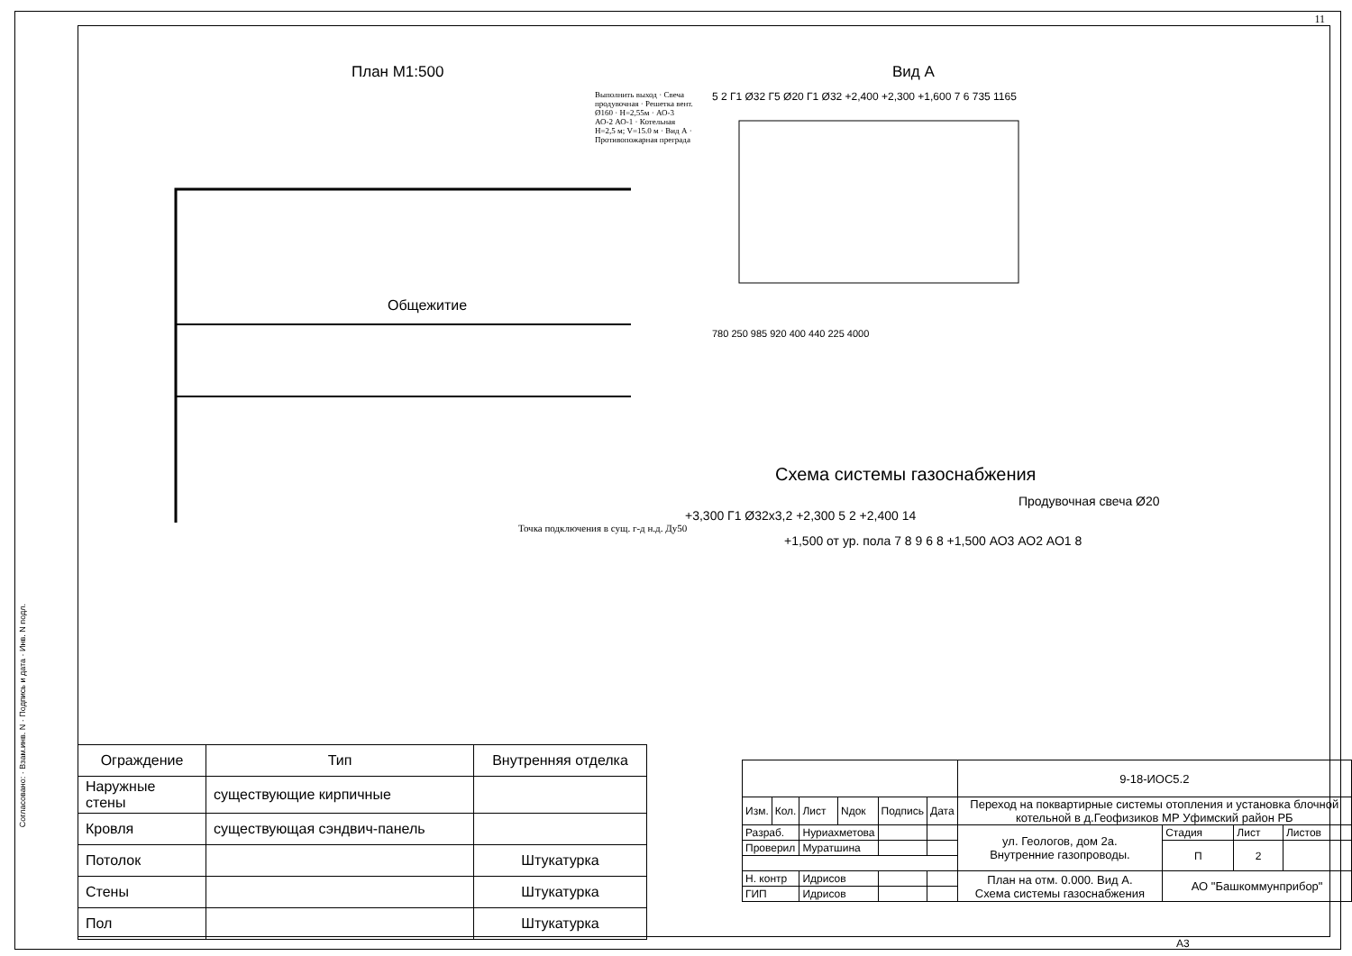11
План М1:500
Выполнить выход · Свеча продувочная · Решетка вент. Ø160 · H=2,55м · АО-3 АО-2 АО-1 · Котельная H=2,5 м; V=15.0 м · Вид А · Противопожарная преграда
Общежитие
Вид А
5 2 Г1 Ø32 Г5 Ø20 Г1 Ø32 +2,400 +2,300 +1,600 7 6 735 1165
780 250 985 920 400 440 225 4000
Схема системы газоснабжения
Продувочная свеча Ø20
+3,300 Г1 Ø32x3,2 +2,300 5 2 +2,400 14
Точка подключения в сущ. г-д н.д. Ду50
+1,500 от ур. пола 7 8 9 6 8 +1,500 АО3 АО2 АО1 8
| Ограждение | Тип | Внутренняя отделка |
| Наружные стены | существующие кирпичные | |
| Кровля | существующая сэндвич-панель | |
| Потолок | | Штукатурка |
| Стены | | Штукатурка |
| Пол | | Штукатурка |
| | | | | | | 9-18-ИОС5.2 | | | |
| Изм. | Кол. | Лист | Nдок | Подпись | Дата | Переход на поквартирные системы отопления и установка блочной котельной в д.Геофизиков МР Уфимский район РБ | | | |
| Разраб. | | Нуриахметова | | | | ул. Геологов, дом 2а. Внутренние газопроводы. | Стадия | Лист | Листов |
| Проверил | | Муратшина | | | | | П | 2 | |
| Н. контр | | Идрисов | | | | План на отм. 0.000. Вид А. Схема системы газоснабжения | АО "Башкоммунприбор" | | |
| ГИП | | Идрисов | | | | | | | |
А3
Согласовано: · Взам.инв. N · Подпись и дата · Инв. N подл.